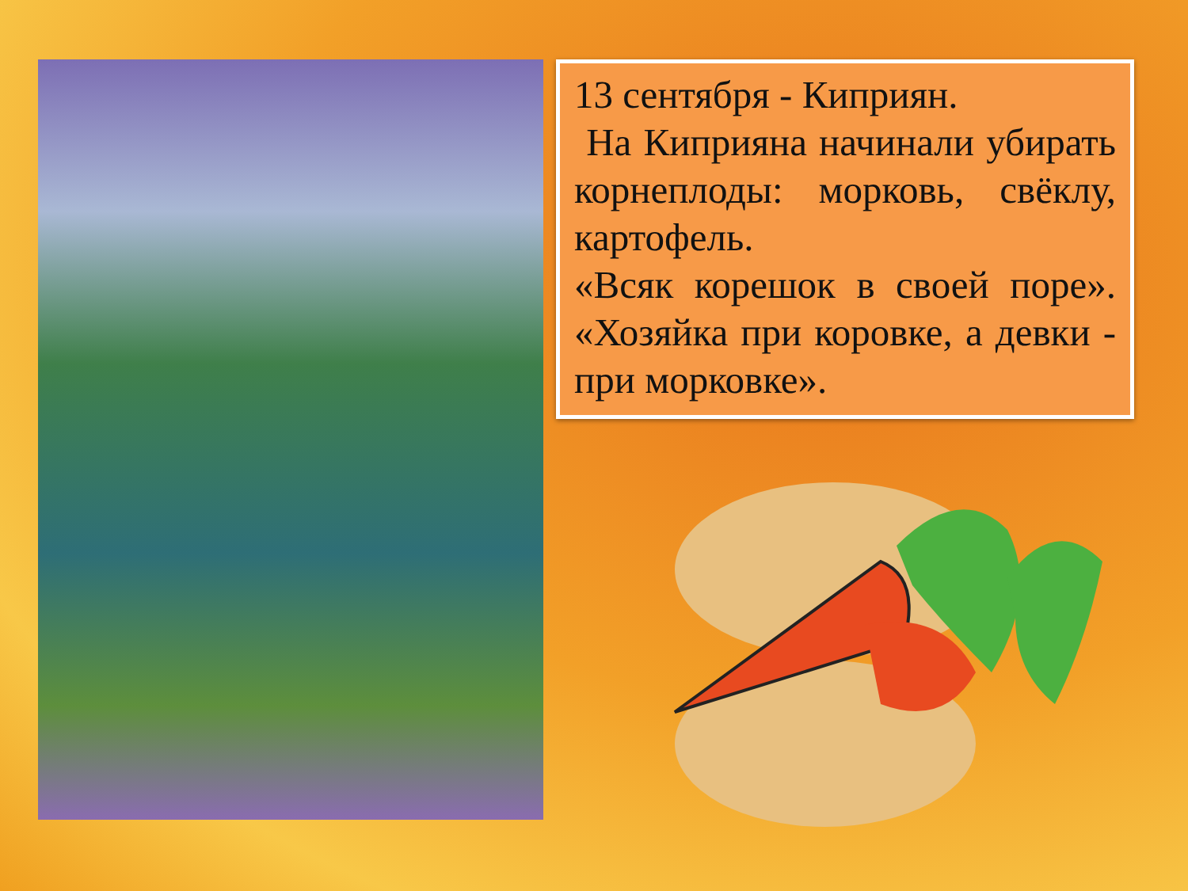13 сентября - Киприян.
На Киприяна начинали убирать корнеплоды: морковь, свёклу, картофель.
«Всяк корешок в своей поре». «Хозяйка при коровке, а девки - при морковке».